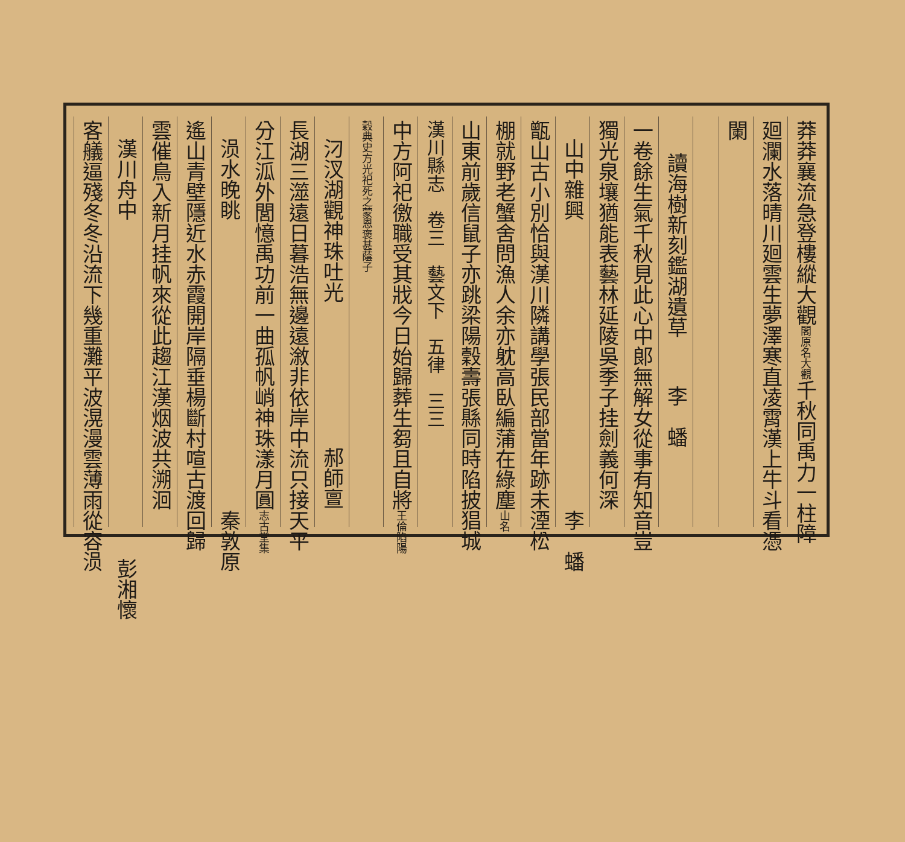莽莽襄流急登樓縱大觀閣原名大觀千秋同禹力一柱障
廻瀾水落晴川廻雲生夢澤寒直凌霄漢上牛斗看憑
闌
讀海樹新刻鑑湖遺草 李　蟠
一卷餘生氣千秋見此心中郎無解女從事有知音豈
獨光泉壤猶能表藝林延陵吳季子挂劍義何深
山中雜興 李　蟠
甑山古小別恰與漢川隣講學張民部當年跡未湮松
棚就野老蟹舍問漁人余亦躭高臥編蒲在綠塵山名
山東前歲信鼠子亦跳梁陽穀壽張縣同時陷披猖城
漢川縣志　卷三　藝文下　五律　三三
中方阿祀徼職受其戕今日始歸葬生芻且自將王倫陷陽
穀典史方光祀死之蒙恩褒甚蔭子
汈汊湖觀神珠吐光 郝師亶
長湖三澨遠日暮浩無邊遠漵非依岸中流只接天平
分江泒外閭憶禹功前一曲孤帆峭神珠漾月圓志古堂集
涢水晚眺 秦敦原
遙山青壁隱近水赤霞開岸隔垂楊斷村喧古渡回歸
雲催鳥入新月挂帆來從此趨江漢烟波共溯洄
漢川舟中 彭湘懷
客艤逼殘冬冬沿流下幾重灘平波滉漫雲薄雨從容涢